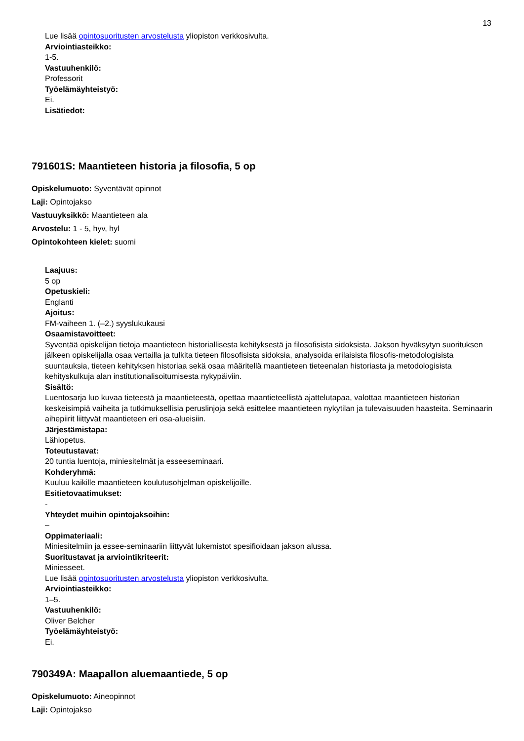13
Lue lisää opintosuoritusten arvostelusta yliopiston verkkosivulta.
Arviointiasteikko:
1-5.
Vastuuhenkilö:
Professorit
Työelämäyhteistyö:
Ei.
Lisätiedot:
791601S: Maantieteen historia ja filosofia, 5 op
Opiskelumuoto: Syventävät opinnot
Laji: Opintojakso
Vastuuyksikkö: Maantieteen ala
Arvostelu: 1 - 5, hyv, hyl
Opintokohteen kielet: suomi
Laajuus:
5 op
Opetuskieli:
Englanti
Ajoitus:
FM-vaiheen 1. (–2.) syyslukukausi
Osaamistavoitteet:
Syventää opiskelijan tietoja maantieteen historiallisesta kehityksestä ja filosofisista sidoksista. Jakson hyväksytyn suorituksen jälkeen opiskelijalla osaa vertailla ja tulkita tieteen filosofisista sidoksia, analysoida erilaisista filosofis-metodologisista suuntauksia, tieteen kehityksen historiaa sekä osaa määritellä maantieteen tieteenalan historiasta ja metodologisista kehityskulkuja alan institutionalisoitumisesta nykypäiviin.
Sisältö:
Luentosarja luo kuvaa tieteestä ja maantieteestä, opettaa maantieteellistä ajattelutapaa, valottaa maantieteen historian keskeisimpiä vaiheita ja tutkimuksellisia peruslinjoja sekä esittelee maantieteen nykytilan ja tulevaisuuden haasteita. Seminaarin aihepiirit liittyvät maantieteen eri osa-alueisiin.
Järjestämistapa:
Lähiopetus.
Toteutustavat:
20 tuntia luentoja, miniesitelmät ja esseeseminaari.
Kohderyhmä:
Kuuluu kaikille maantieteen koulutusohjelman opiskelijoille.
Esitietovaatimukset:
-
Yhteydet muihin opintojaksoihin:
–
Oppimateriaali:
Miniesitelmiin ja essee-seminaariin liittyvät lukemistot spesifioidaan jakson alussa.
Suoritustavat ja arviointikriteerit:
Miniesseet.
Lue lisää opintosuoritusten arvostelusta yliopiston verkkosivulta.
Arviointiasteikko:
1–5.
Vastuuhenkilö:
Oliver Belcher
Työelämäyhteistyö:
Ei.
790349A: Maapallon aluemaantiede, 5 op
Opiskelumuoto: Aineopinnot
Laji: Opintojakso